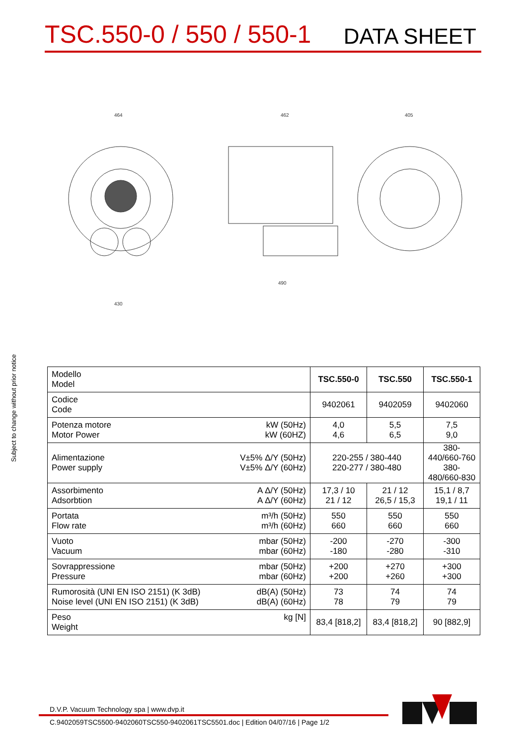TSC.550-0 / 550 / 550-1 DATA SHEET
464
462
405
430
490
Subject to change without prior notice
| Modello Model | TSC.550-0 | TSC.550 | TSC.550-1 |
| Codice Code | 9402061 | 9402059 | 9402060 |
| Potenza motore Motor Power kW (50Hz) kW (60HZ) | 4,0 4,6 | 5,5 6,5 | 7,5 9,0 |
| Alimentazione Power supply V±5% Δ/Y (50Hz) V±5% Δ/Y (60Hz) | 220-255 / 380-440 220-277 / 380-480 | | 380-440/660-760 380-480/660-830 |
| Assorbimento Adsorbtion A Δ/Y (50Hz) A Δ/Y (60Hz) | 17,3 / 10 21 / 12 | 21 / 12 26,5 / 15,3 | 15,1 / 8,7 19,1 / 11 |
| Portata Flow rate m³/h (50Hz) m³/h (60Hz) | 550 660 | 550 660 | 550 660 |
| Vuoto Vacuum mbar (50Hz) mbar (60Hz) | -200 -180 | -270 -280 | -300 -310 |
| Sovrappressione Pressure mbar (50Hz) mbar (60Hz) | +200 +200 | +270 +260 | +300 +300 |
| Rumorosità (UNI EN ISO 2151) (K 3dB) Noise level (UNI EN ISO 2151) (K 3dB) dB(A) (50Hz) dB(A) (60Hz) | 73 78 | 74 79 | 74 79 |
| Peso Weight kg [N] | 83,4 [818,2] | 83,4 [818,2] | 90 [882,9] |
D.V.P. Vacuum Technology spa | www.dvp.it
C.9402059TSC5500-9402060TSC550-9402061TSC5501.doc | Edition 04/07/16 | Page 1/2